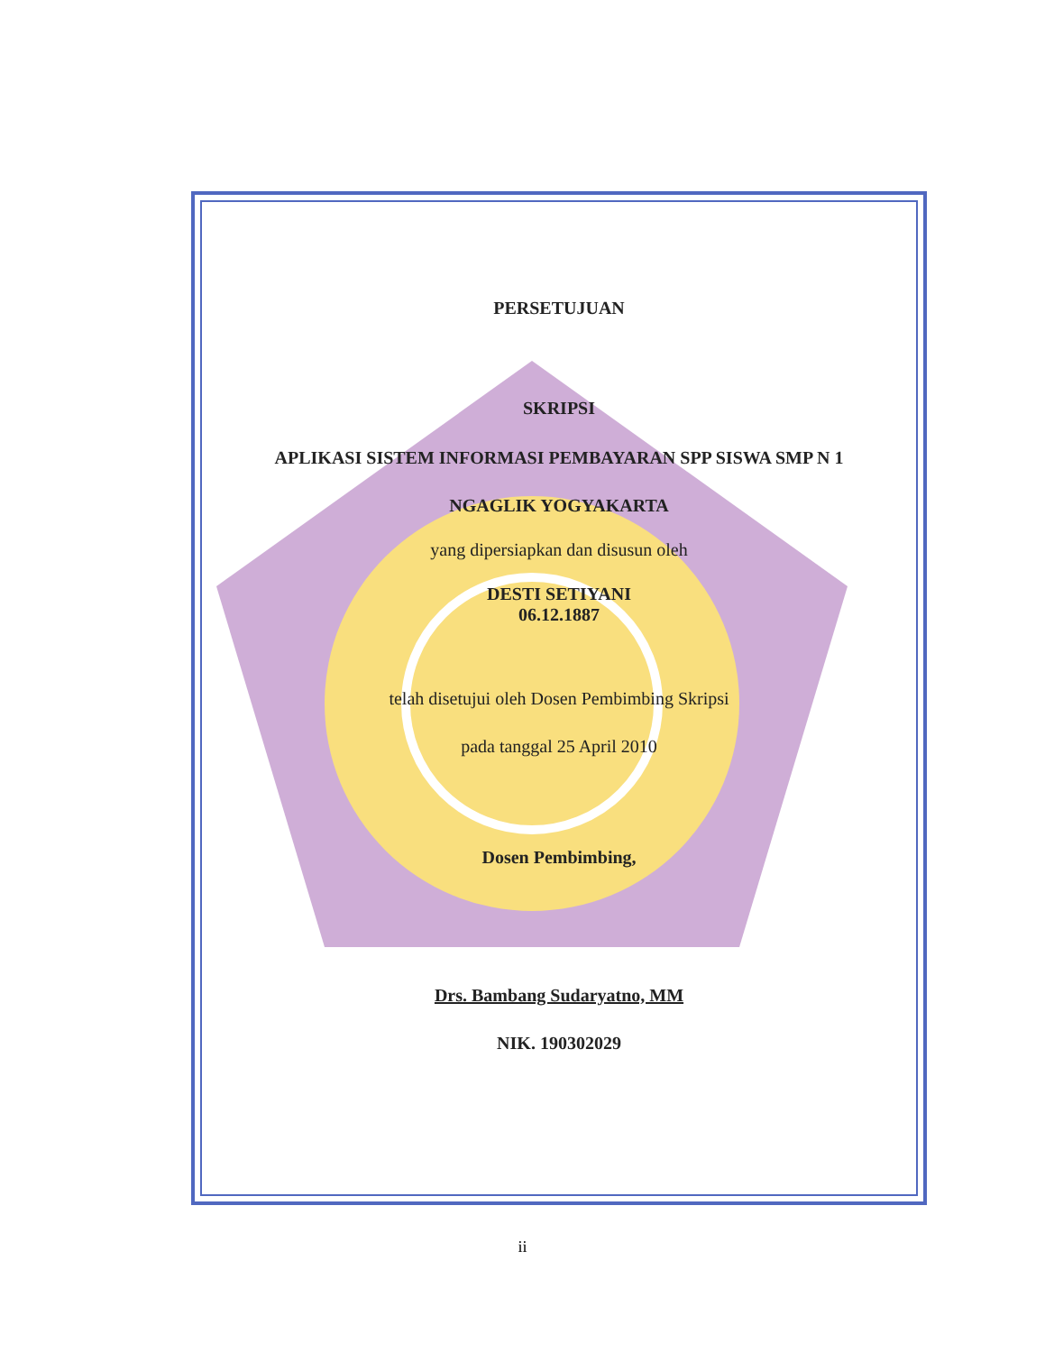PERSETUJUAN
SKRIPSI
APLIKASI SISTEM INFORMASI PEMBAYARAN SPP SISWA SMP N 1
NGAGLIK YOGYAKARTA
yang dipersiapkan dan disusun oleh
DESTI SETIYANI
06.12.1887
telah disetujui oleh Dosen Pembimbing Skripsi
pada tanggal 25 April 2010
Dosen Pembimbing,
Drs. Bambang Sudaryatno, MM
NIK. 190302029
ii